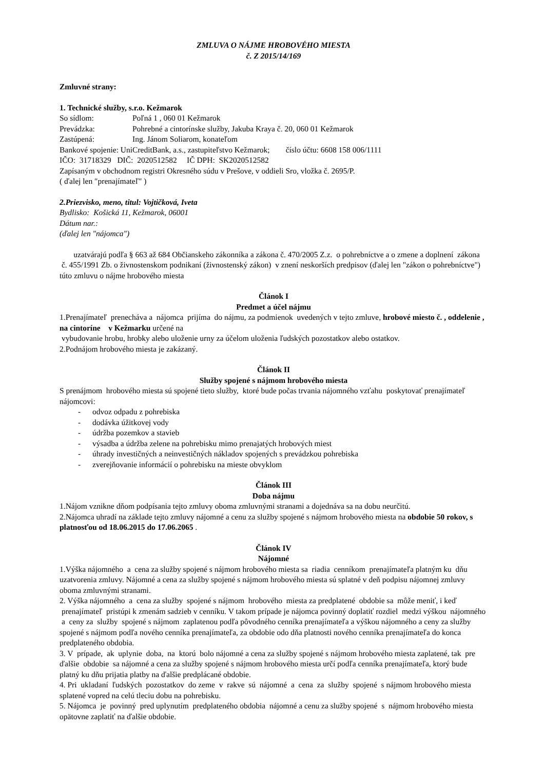ZMLUVA O NÁJME HROBOVÉHO MIESTA
č. Z 2015/14/169
Zmluvné strany:
1. Technické služby, s.r.o. Kežmarok
So sídlom: Poľná 1 , 060 01 Kežmarok
Prevádzka: Pohrebné a cintorínske služby, Jakuba Kraya č. 20, 060 01 Kežmarok
Zastúpená: Ing. Jánom Soliarom, konateľom
Bankové spojenie: UniCreditBank, a.s., zastupiteľstvo Kežmarok; číslo účtu: 6608 158 006/1111
IČO: 31718329 DIČ: 2020512582 IČ DPH: SK2020512582
Zapísaným v obchodnom registri Okresného súdu v Prešove, v oddieli Sro, vložka č. 2695/P.
( ďalej len ″prenajímateľ″ )
2.Priezvisko, meno, titul: Vojtičková, Iveta
Bydlisko: Košická 11, Kežmarok, 06001
Dátum nar.:
(ďalej len "nájomca")
uzatvárajú podľa § 663 až 684 Občianskeho zákonníka a zákona č. 470/2005 Z.z. o pohrebníctve a o zmene a doplnení zákona č. 455/1991 Zb. o živnostenskom podnikaní (živnostenský zákon) v znení neskorších predpisov (ďalej len "zákon o pohrebníctve") túto zmluvu o nájme hrobového miesta
Článok I
Predmet a účel nájmu
1.Prenajímateľ prenecháva a nájomca prijíma do nájmu, za podmienok uvedených v tejto zmluve, hrobové miesto č. , oddelenie , na cintoríne v Kežmarku určené na
vybudovanie hrobu, hrobky alebo uloženie urny za účelom uloženia ľudských pozostatkov alebo ostatkov.
2.Podnájom hrobového miesta je zakázaný.
Článok II
Služby spojené s nájmom hrobového miesta
S prenájmom hrobového miesta sú spojené tieto služby, ktoré bude počas trvania nájomného vzťahu poskytovať prenajímateľ nájomcovi:
- odvoz odpadu z pohrebiska
- dodávka úžitkovej vody
- údržba pozemkov a stavieb
- výsadba a údržba zelene na pohrebisku mimo prenajatých hrobových miest
- úhrady investičných a neinvestičných nákladov spojených s prevádzkou pohrebiska
- zverejňovanie informácií o pohrebisku na mieste obvyklom
Článok III
Doba nájmu
1.Nájom vznikne dňom podpísania tejto zmluvy oboma zmluvnými stranami a dojednáva sa na dobu neurčitú.
2.Nájomca uhradí na základe tejto zmluvy nájomné a cenu za služby spojené s nájmom hrobového miesta na obdobie 50 rokov, s platnosťou od 18.06.2015 do 17.06.2065 .
Článok IV
Nájomné
1.Výška nájomného a cena za služby spojené s nájmom hrobového miesta sa riadia cenníkom prenajímateľa platným ku dňu uzatvorenia zmluvy. Nájomné a cena za služby spojené s nájmom hrobového miesta sú splatné v deň podpisu nájomnej zmluvy oboma zmluvnými stranami.
2. Výška nájomného a cena za služby spojené s nájmom hrobového miesta za predplatené obdobie sa môže meniť, i keď prenajímateľ pristúpi k zmenám sadzieb v cenníku. V takom prípade je nájomca povinný doplatiť rozdiel medzi výškou nájomného a ceny za služby spojené s nájmom zaplatenou podľa pôvodného cenníka prenajímateľa a výškou nájomného a ceny za služby spojené s nájmom podľa nového cenníka prenajímateľa, za obdobie odo dňa platnosti nového cenníka prenajímateľa do konca predplateného obdobia.
3. V prípade, ak uplynie doba, na ktorú bolo nájomné a cena za služby spojené s nájmom hrobového miesta zaplatené, tak pre ďalšie obdobie sa nájomné a cena za služby spojené s nájmom hrobového miesta určí podľa cenníka prenajímateľa, ktorý bude platný ku dňu prijatia platby na ďalšie predplácané obdobie.
4. Pri ukladaní ľudských pozostatkov do zeme v rakve sú nájomné a cena za služby spojené s nájmom hrobového miesta splatené vopred na celú tleciu dobu na pohrebisku.
5. Nájomca je povinný pred uplynutím predplateného obdobia nájomné a cenu za služby spojené s nájmom hrobového miesta opätovne zaplatiť na ďalšie obdobie.